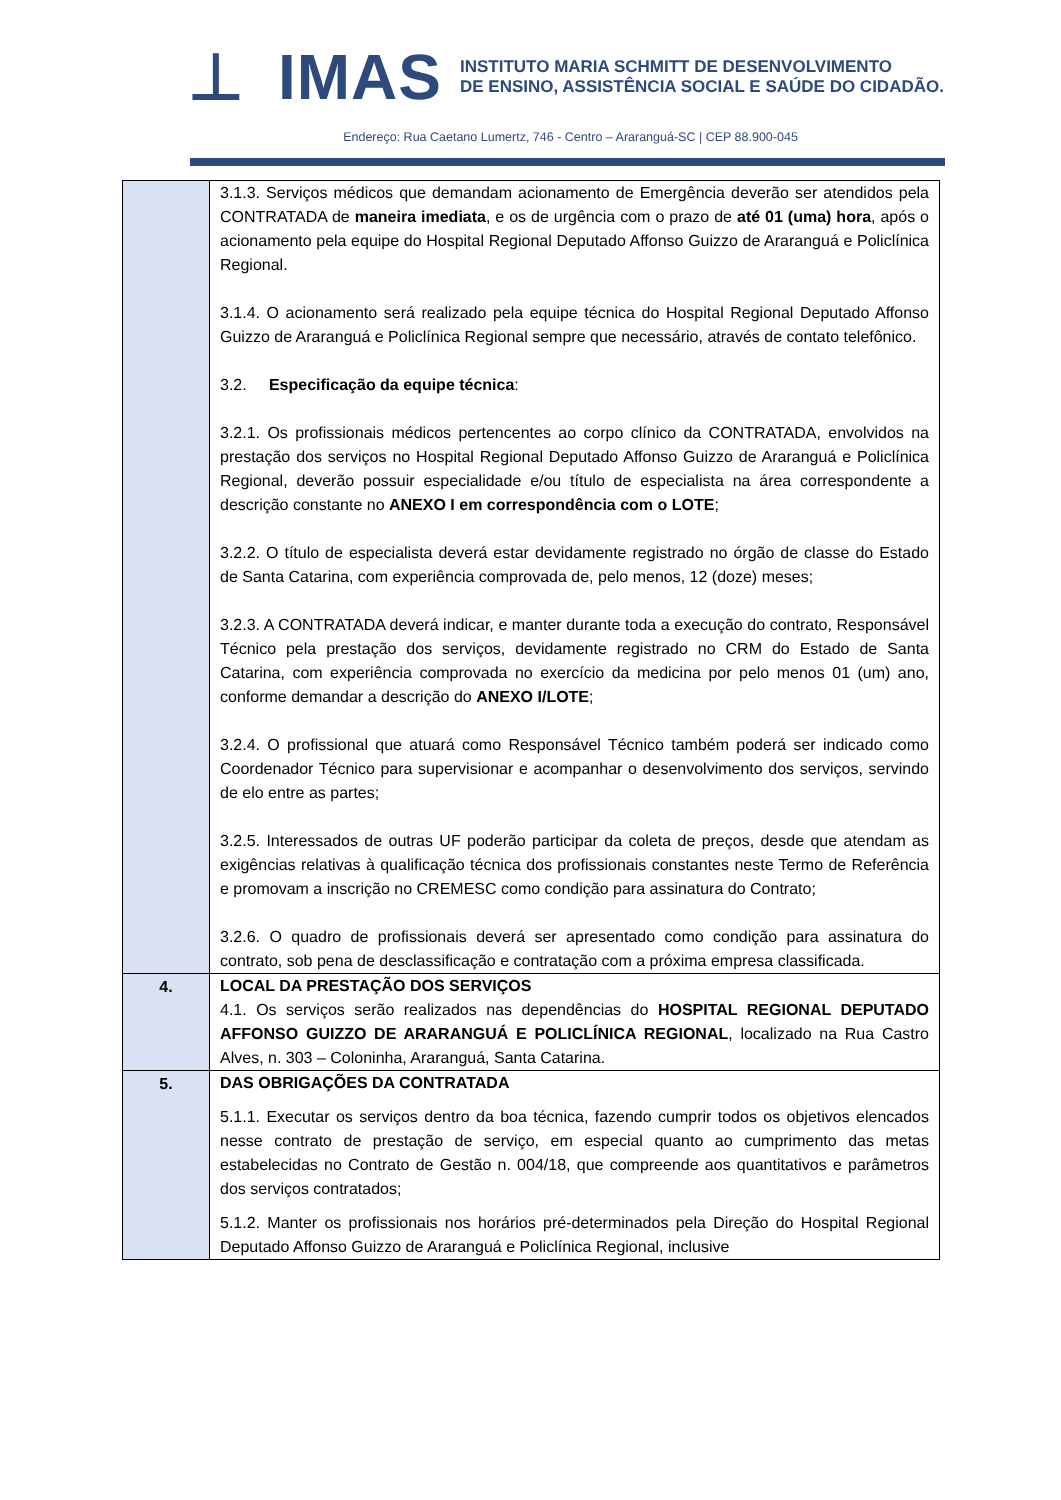⊥ IMAS
INSTITUTO MARIA SCHMITT DE DESENVOLVIMENTO
DE ENSINO, ASSISTÊNCIA SOCIAL E SAÚDE DO CIDADÃO.
Endereço: Rua Caetano Lumertz, 746 - Centro – Araranguá-SC | CEP 88.900-045
| | 3.1.3. Serviços médicos que demandam acionamento de Emergência deverão ser atendidos pela CONTRATADA de maneira imediata , e os de urgência com o prazo de até 01 (uma) hora , após o acionamento pela equipe do Hospital Regional Deputado Affonso Guizzo de Araranguá e Policlínica Regional. 3.1.4. O acionamento será realizado pela equipe técnica do Hospital Regional Deputado Affonso Guizzo de Araranguá e Policlínica Regional sempre que necessário, através de contato telefônico. 3.2. Especificação da equipe técnica : 3.2.1. Os profissionais médicos pertencentes ao corpo clínico da CONTRATADA, envolvidos na prestação dos serviços no Hospital Regional Deputado Affonso Guizzo de Araranguá e Policlínica Regional, deverão possuir especialidade e/ou título de especialista na área correspondente a descrição constante no ANEXO I em correspondência com o LOTE ; 3.2.2. O título de especialista deverá estar devidamente registrado no órgão de classe do Estado de Santa Catarina, com experiência comprovada de, pelo menos, 12 (doze) meses; 3.2.3. A CONTRATADA deverá indicar, e manter durante toda a execução do contrato, Responsável Técnico pela prestação dos serviços, devidamente registrado no CRM do Estado de Santa Catarina, com experiência comprovada no exercício da medicina por pelo menos 01 (um) ano, conforme demandar a descrição do ANEXO I/LOTE ; 3.2.4. O profissional que atuará como Responsável Técnico também poderá ser indicado como Coordenador Técnico para supervisionar e acompanhar o desenvolvimento dos serviços, servindo de elo entre as partes; 3.2.5. Interessados de outras UF poderão participar da coleta de preços, desde que atendam as exigências relativas à qualificação técnica dos profissionais constantes neste Termo de Referência e promovam a inscrição no CREMESC como condição para assinatura do Contrato; 3.2.6. O quadro de profissionais deverá ser apresentado como condição para assinatura do contrato, sob pena de desclassificação e contratação com a próxima empresa classificada. |
| 4. | LOCAL DA PRESTAÇÃO DOS SERVIÇOS 4.1. Os serviços serão realizados nas dependências do HOSPITAL REGIONAL DEPUTADO AFFONSO GUIZZO DE ARARANGUÁ E POLICLÍNICA REGIONAL , localizado na Rua Castro Alves, n. 303 – Coloninha, Araranguá, Santa Catarina. |
| 5. | DAS OBRIGAÇÕES DA CONTRATADA 5.1.1. Executar os serviços dentro da boa técnica, fazendo cumprir todos os objetivos elencados nesse contrato de prestação de serviço, em especial quanto ao cumprimento das metas estabelecidas no Contrato de Gestão n. 004/18, que compreende aos quantitativos e parâmetros dos serviços contratados; 5.1.2. Manter os profissionais nos horários pré-determinados pela Direção do Hospital Regional Deputado Affonso Guizzo de Araranguá e Policlínica Regional, inclusive |